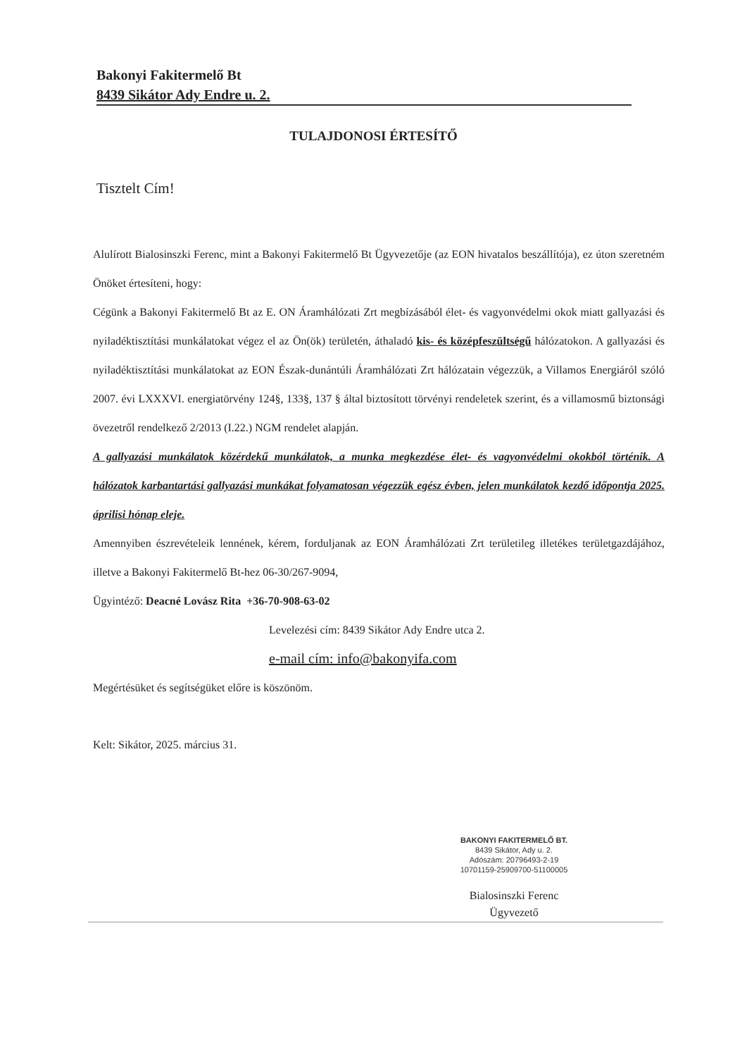Bakonyi Fakitermelő Bt
8439 Sikátor Ady Endre u. 2.
TULAJDONOSI ÉRTESÍTŐ
Tisztelt Cím!
Alulírott Bialosinszki Ferenc, mint a Bakonyi Fakitermelő Bt Ügyvezetője (az EON hivatalos beszállítója), ez úton szeretném Önöket értesíteni, hogy:
Cégünk a Bakonyi Fakitermelő Bt az E. ON Áramhálózati Zrt megbízásából élet- és vagyonvédelmi okok miatt gallyazási és nyiladéktisztítási munkálatokat végez el az Ön(ök) területén, áthaladó kis- és középfeszültségű hálózatokon. A gallyazási és nyiladéktisztítási munkálatokat az EON Észak-dunántúli Áramhálózati Zrt hálózatain végezzük, a Villamos Energiáról szóló 2007. évi LXXXVI. energiatörvény 124§, 133§, 137 § által biztosított törvényi rendeletek szerint, és a villamosmű biztonsági övezetről rendelkező 2/2013 (I.22.) NGM rendelet alapján.
A gallyazási munkálatok közérdekű munkálatok, a munka megkezdése élet- és vagyonvédelmi okokból történik. A hálózatok karbantartási gallyazási munkákat folyamatosan végezzük egész évben, jelen munkálatok kezdő időpontja 2025. áprilisi hónap eleje.
Amennyiben észrevételeik lennének, kérem, forduljanak az EON Áramhálózati Zrt területileg illetékes területgazdájához, illetve a Bakonyi Fakitermelő Bt-hez 06-30/267-9094,
Ügyintéző: Deacné Lovász Rita +36-70-908-63-02
Levelezési cím: 8439 Sikátor Ady Endre utca 2.
e-mail cím: info@bakonyifa.com
Megértésüket és segítségüket előre is köszönöm.
Kelt: Sikátor, 2025. március 31.
BAKONYI FAKITERMELŐ BT.
8439 Sikátor, Ady u. 2.
Adószám: 20796493-2-19
10701159-25909700-51100005
Bialosinszki Ferenc
Ügyvezető